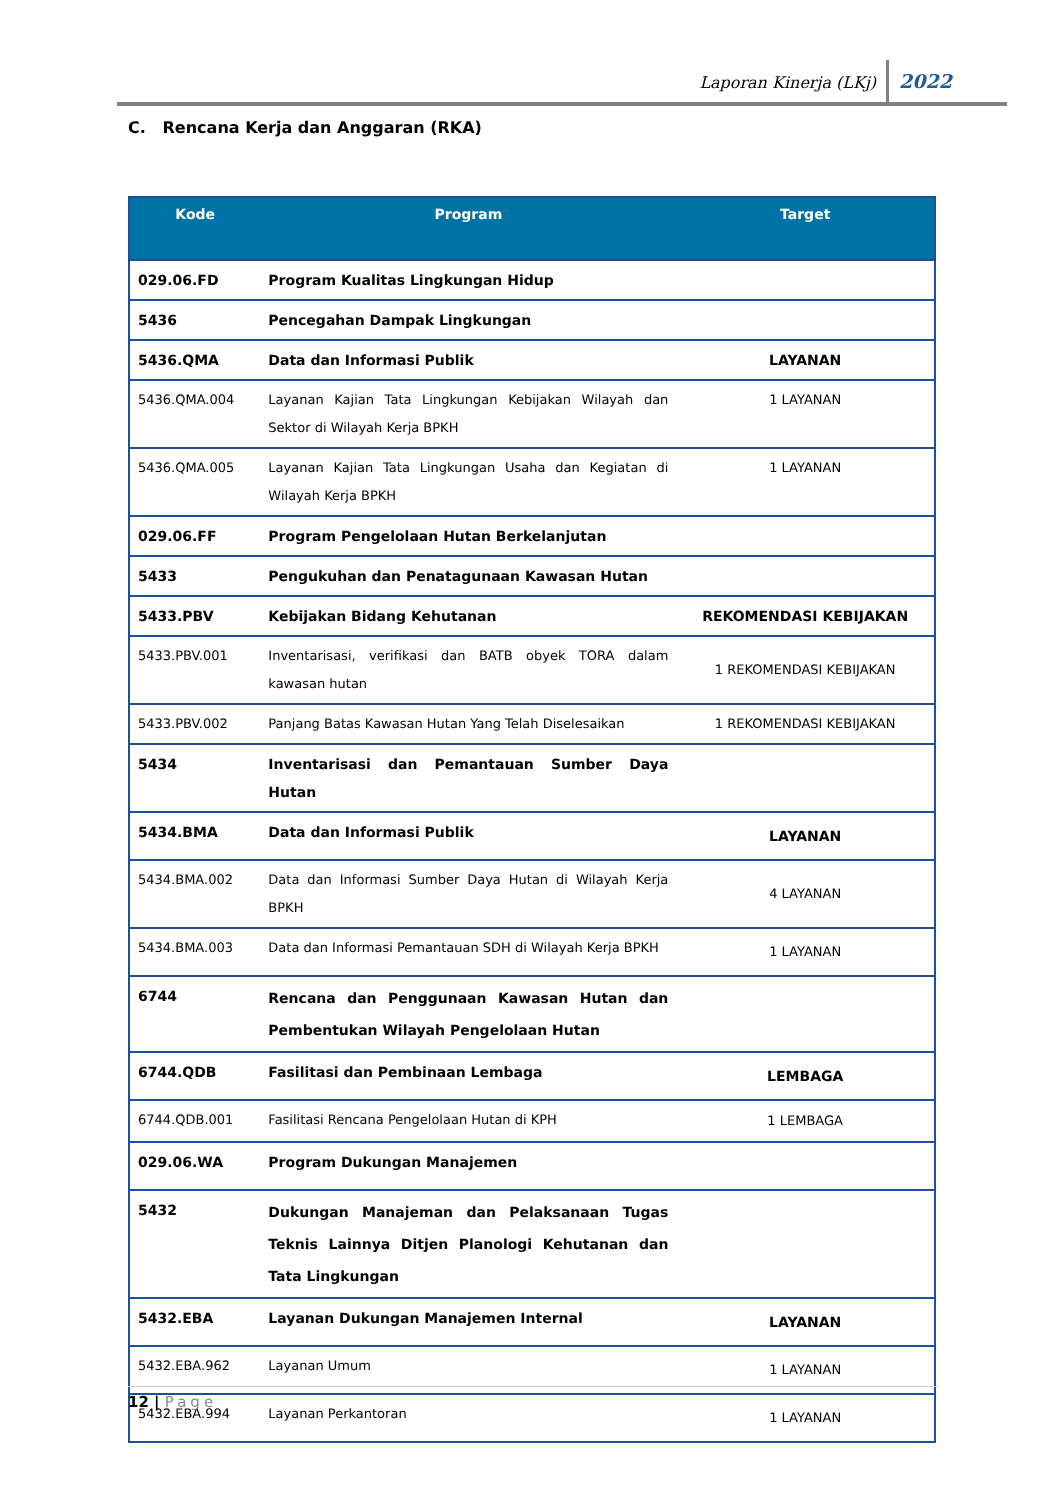Laporan Kinerja (LKj) 2022
C. Rencana Kerja dan Anggaran (RKA)
| Kode | Program | Target |
| --- | --- | --- |
| 029.06.FD | Program Kualitas Lingkungan Hidup | |
| 5436 | Pencegahan Dampak Lingkungan | |
| 5436.QMA | Data dan Informasi Publik | LAYANAN |
| 5436.QMA.004 | Layanan Kajian Tata Lingkungan Kebijakan Wilayah dan Sektor di Wilayah Kerja BPKH | 1 LAYANAN |
| 5436.QMA.005 | Layanan Kajian Tata Lingkungan Usaha dan Kegiatan di Wilayah Kerja BPKH | 1 LAYANAN |
| 029.06.FF | Program Pengelolaan Hutan Berkelanjutan | |
| 5433 | Pengukuhan dan Penatagunaan Kawasan Hutan | |
| 5433.PBV | Kebijakan Bidang Kehutanan | REKOMENDASI KEBIJAKAN |
| 5433.PBV.001 | Inventarisasi, verifikasi dan BATB obyek TORA dalam kawasan hutan | 1 REKOMENDASI KEBIJAKAN |
| 5433.PBV.002 | Panjang Batas Kawasan Hutan Yang Telah Diselesaikan | 1 REKOMENDASI KEBIJAKAN |
| 5434 | Inventarisasi dan Pemantauan Sumber Daya Hutan | |
| 5434.BMA | Data dan Informasi Publik | LAYANAN |
| 5434.BMA.002 | Data dan Informasi Sumber Daya Hutan di Wilayah Kerja BPKH | 4 LAYANAN |
| 5434.BMA.003 | Data dan Informasi Pemantauan SDH di Wilayah Kerja BPKH | 1 LAYANAN |
| 6744 | Rencana dan Penggunaan Kawasan Hutan dan Pembentukan Wilayah Pengelolaan Hutan | |
| 6744.QDB | Fasilitasi dan Pembinaan Lembaga | LEMBAGA |
| 6744.QDB.001 | Fasilitasi Rencana Pengelolaan Hutan di KPH | 1 LEMBAGA |
| 029.06.WA | Program Dukungan Manajemen | |
| 5432 | Dukungan Manajeman dan Pelaksanaan Tugas Teknis Lainnya Ditjen Planologi Kehutanan dan Tata Lingkungan | |
| 5432.EBA | Layanan Dukungan Manajemen Internal | LAYANAN |
| 5432.EBA.962 | Layanan Umum | 1 LAYANAN |
| 5432.EBA.994 | Layanan Perkantoran | 1 LAYANAN |
12 | Page